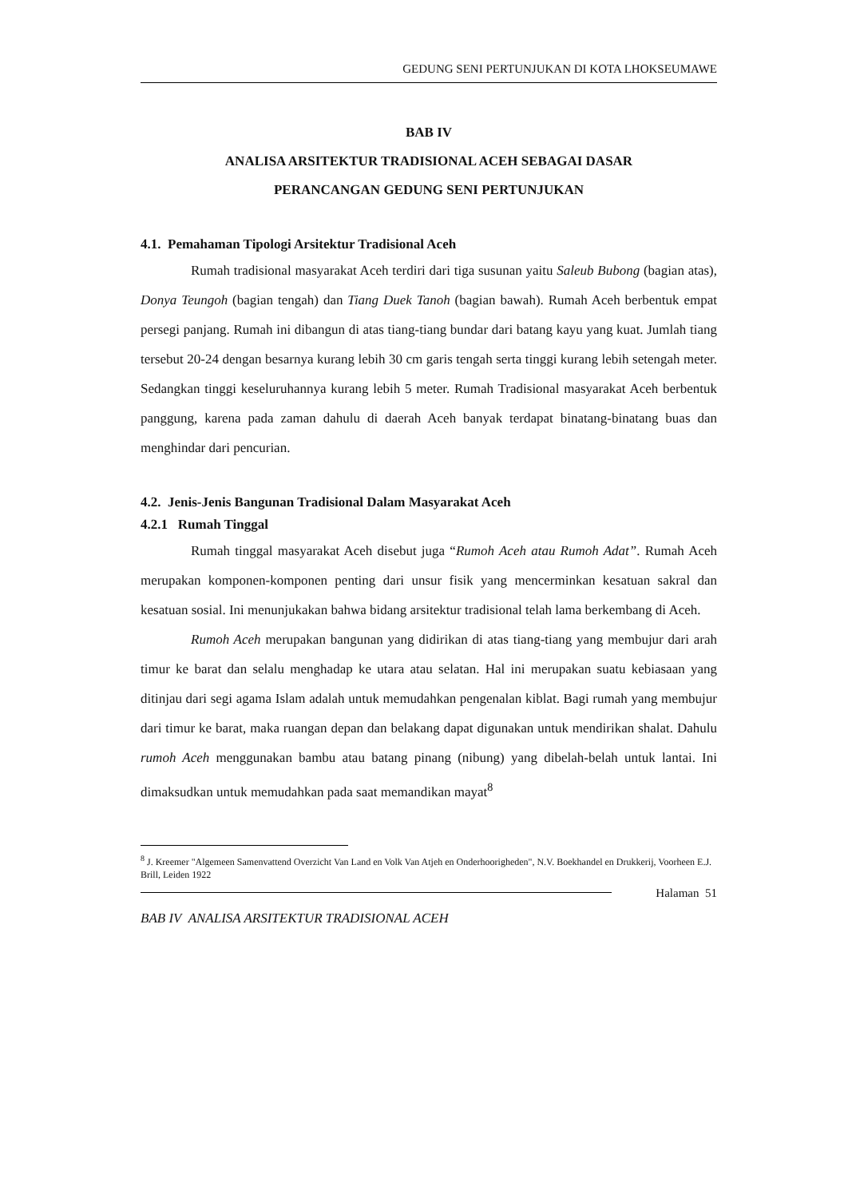GEDUNG SENI PERTUNJUKAN DI KOTA LHOKSEUMAWE
BAB IV
ANALISA ARSITEKTUR TRADISIONAL ACEH SEBAGAI DASAR
PERANCANGAN GEDUNG SENI PERTUNJUKAN
4.1. Pemahaman Tipologi Arsitektur Tradisional Aceh
Rumah tradisional masyarakat Aceh terdiri dari tiga susunan yaitu Saleub Bubong (bagian atas), Donya Teungoh (bagian tengah) dan Tiang Duek Tanoh (bagian bawah). Rumah Aceh berbentuk empat persegi panjang. Rumah ini dibangun di atas tiang-tiang bundar dari batang kayu yang kuat. Jumlah tiang tersebut 20-24 dengan besarnya kurang lebih 30 cm garis tengah serta tinggi kurang lebih setengah meter. Sedangkan tinggi keseluruhannya kurang lebih 5 meter. Rumah Tradisional masyarakat Aceh berbentuk panggung, karena pada zaman dahulu di daerah Aceh banyak terdapat binatang-binatang buas dan menghindar dari pencurian.
4.2. Jenis-Jenis Bangunan Tradisional Dalam Masyarakat Aceh
4.2.1 Rumah Tinggal
Rumah tinggal masyarakat Aceh disebut juga “Rumoh Aceh atau Rumoh Adat”. Rumah Aceh merupakan komponen-komponen penting dari unsur fisik yang mencerminkan kesatuan sakral dan kesatuan sosial. Ini menunjukakan bahwa bidang arsitektur tradisional telah lama berkembang di Aceh.
Rumoh Aceh merupakan bangunan yang didirikan di atas tiang-tiang yang membujur dari arah timur ke barat dan selalu menghadap ke utara atau selatan. Hal ini merupakan suatu kebiasaan yang ditinjau dari segi agama Islam adalah untuk memudahkan pengenalan kiblat. Bagi rumah yang membujur dari timur ke barat, maka ruangan depan dan belakang dapat digunakan untuk mendirikan shalat. Dahulu rumoh Aceh menggunakan bambu atau batang pinang (nibung) yang dibelah-belah untuk lantai. Ini dimaksudkan untuk memudahkan pada saat memandikan mayat<sup>8</sup>
<sup>8</sup> J. Kreemer "Algemeen Samenvattend Overzicht Van Land en Volk Van Atjeh en Onderhoorigheden", N.V. Boekhandel en Drukkerij, Voorheen E.J. Brill, Leiden 1922
Halaman 51
BAB IV ANALISA ARSITEKTUR TRADISIONAL ACEH